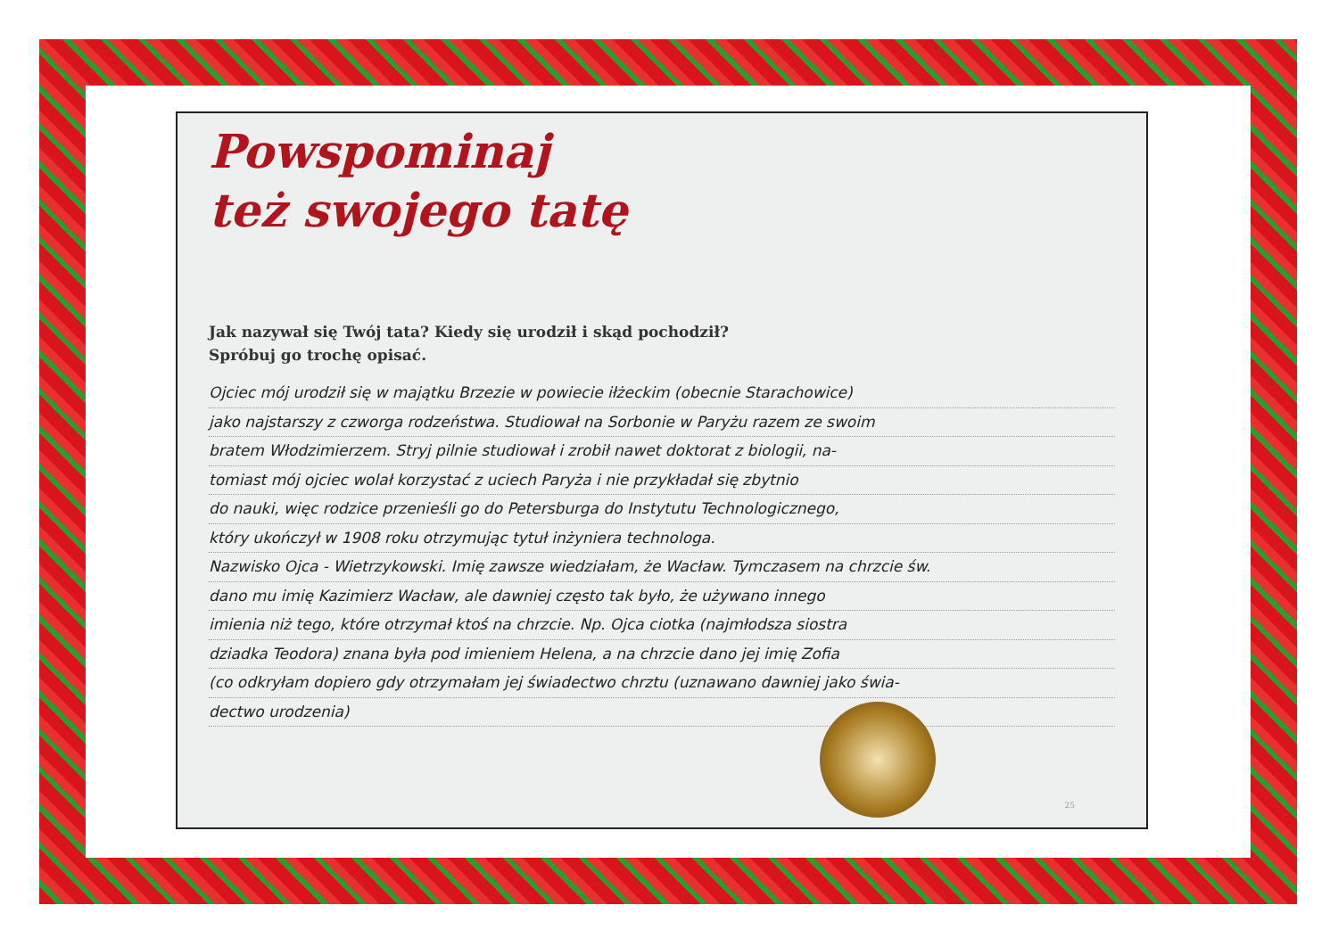Powspominaj
też swojego tatę
Jak nazywał się Twój tata? Kiedy się urodził i skąd pochodził?
Spróbuj go trochę opisać.
Ojciec mój urodził się w majątku Brzezie w powiecie iłżeckim (obecnie Starachowice)
jako najstarszy z czworga rodzeństwa. Studiował na Sorbonie w Paryżu razem ze swoim
bratem Włodzimierzem. Stryj pilnie studiował i zrobił nawet doktorat z biologii, na-
tomiast mój ojciec wolał korzystać z uciech Paryża i nie przykładał się zbytnio
do nauki, więc rodzice przenieśli go do Petersburga do Instytutu Technologicznego,
który ukończył w 1908 roku otrzymując tytuł inżyniera technologa.
Nazwisko Ojca - Wietrzykowski. Imię zawsze wiedziałam, że Wacław. Tymczasem na chrzcie św.
dano mu imię Kazimierz Wacław, ale dawniej często tak było, że używano innego
imienia niż tego, które otrzymał ktoś na chrzcie. Np. Ojca ciotka (najmłodsza siostra
dziadka Teodora) znana była pod imieniem Helena, a na chrzcie dano jej imię Zofia
(co odkryłam dopiero gdy otrzymałam jej świadectwo chrztu (uznawano dawniej jako świa-
dectwo urodzenia)
25